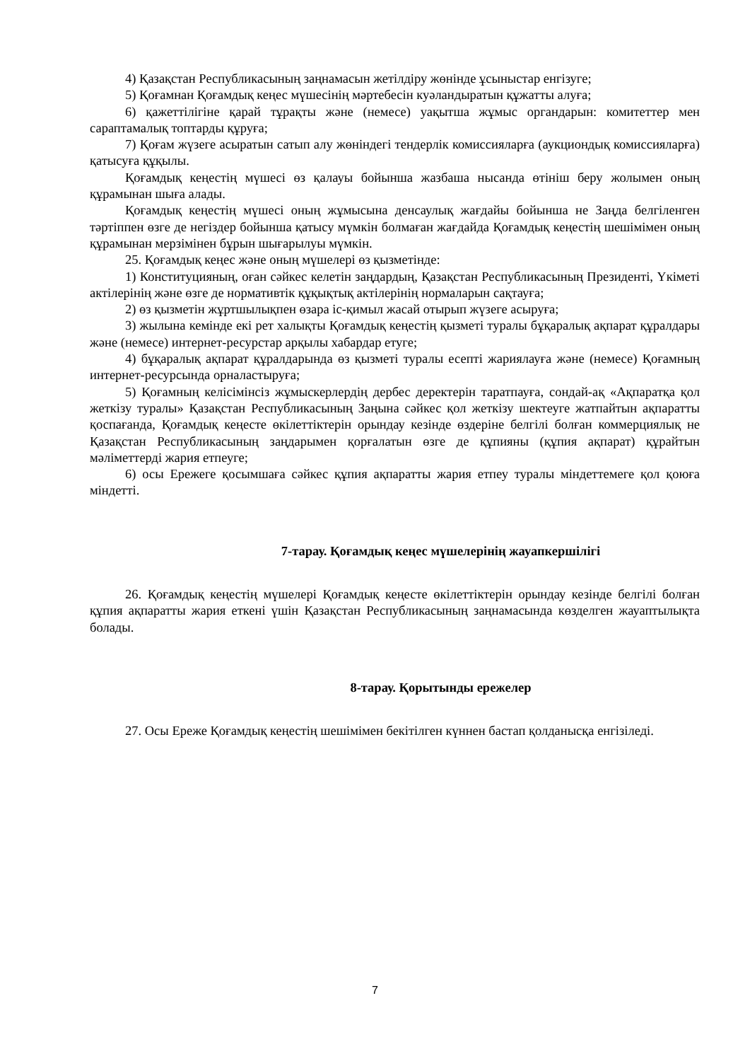4) Қазақстан Республикасының заңнамасын жетілдіру жөнінде ұсыныстар енгізуге;
5) Қоғамнан Қоғамдық кеңес мүшесінің мәртебесін куәландыратын құжатты алуға;
6) қажеттілігіне қарай тұрақты және (немесе) уақытша жұмыс органдарын: комитеттер мен сараптамалық топтарды құруға;
7) Қоғам жүзеге асыратын сатып алу жөніндегі тендерлік комиссияларға (аукциондық комиссияларға) қатысуға құқылы.
Қоғамдық кеңестің мүшесі өз қалауы бойынша жазбаша нысанда өтініш беру жолымен оның құрамынан шыға алады.
Қоғамдық кеңестің мүшесі оның жұмысына денсаулық жағдайы бойынша не Заңда белгіленген тәртіппен өзге де негіздер бойынша қатысу мүмкін болмаған жағдайда Қоғамдық кеңестің шешімімен оның құрамынан мерзімінен бұрын шығарылуы мүмкін.
25. Қоғамдық кеңес және оның мүшелері өз қызметінде:
1) Конституцияның, оған сәйкес келетін заңдардың, Қазақстан Республикасының Президенті, Үкіметі актілерінің және өзге де нормативтік құқықтық актілерінің нормаларын сақтауға;
2) өз қызметін жұртшылықпен өзара іс-қимыл жасай отырып жүзеге асыруға;
3) жылына кемінде екі рет халықты Қоғамдық кеңестің қызметі туралы бұқаралық ақпарат құралдары және (немесе) интернет-ресурстар арқылы хабардар етуге;
4) бұқаралық ақпарат құралдарында өз қызметі туралы есепті жариялауға және (немесе) Қоғамның интернет-ресурсында орналастыруға;
5) Қоғамның келісімінсіз жұмыскерлердің дербес деректерін таратпауға, сондай-ақ «Ақпаратқа қол жеткізу туралы» Қазақстан Республикасының Заңына сәйкес қол жеткізу шектеуге жатпайтын ақпаратты қоспағанда, Қоғамдық кеңесте өкілеттіктерін орындау кезінде өздеріне белгілі болған коммерциялық не Қазақстан Республикасының заңдарымен қорғалатын өзге де құпияны (құпия ақпарат) құрайтын мәліметтерді жария етпеуге;
6) осы Ережеге қосымшаға сәйкес құпия ақпаратты жария етпеу туралы міндеттемеге қол қоюға міндетті.
7-тарау. Қоғамдық кеңес мүшелерінің жауапкершілігі
26. Қоғамдық кеңестің мүшелері Қоғамдық кеңесте өкілеттіктерін орындау кезінде белгілі болған құпия ақпаратты жария еткені үшін Қазақстан Республикасының заңнамасында көзделген жауаптылықта болады.
8-тарау. Қорытынды ережелер
27. Осы Ереже Қоғамдық кеңестің шешімімен бекітілген күннен бастап қолданысқа енгізіледі.
7